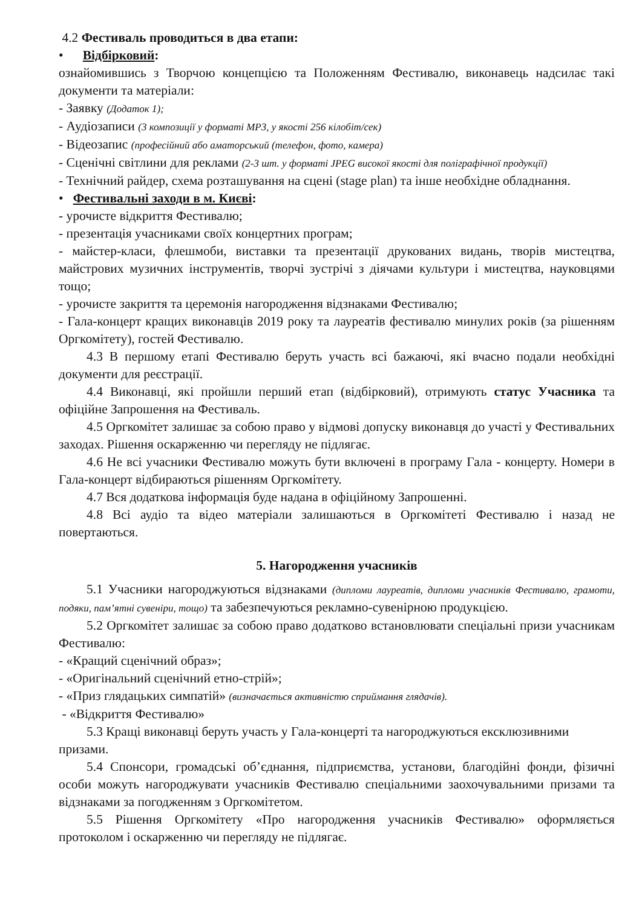4.2 Фестиваль проводиться в два етапи:
• Відбірковий:
ознайомившись з Творчою концепцією та Положенням Фестивалю, виконавець надсилає такі документи та матеріали:
- Заявку (Додаток 1);
- Аудіозаписи (3 композиції у форматі MP3, у якості 256 кілобіт/сек)
- Відеозапис (професійний або аматорський (телефон, фото, камера)
- Сценічні світлини для реклами (2-3 шт. у форматі JPEG високої якості для поліграфічної продукції)
- Технічний райдер, схема розташування на сцені (stage plan) та інше необхідне обладнання.
• Фестивальні заходи в м. Києві:
- урочисте відкриття Фестивалю;
- презентація учасниками своїх концертних програм;
- майстер-класи, флешмоби, виставки та презентації друкованих видань, творів мистецтва, майстрових музичних інструментів, творчі зустрічі з діячами культури і мистецтва, науковцями тощо;
- урочисте закриття та церемонія нагородження відзнаками Фестивалю;
- Гала-концерт кращих виконавців 2019 року та лауреатів фестивалю минулих років (за рішенням Оргкомітету), гостей Фестивалю.
4.3 В першому етапі Фестивалю беруть участь всі бажаючі, які вчасно подали необхідні документи для реєстрації.
4.4 Виконавці, які пройшли перший етап (відбірковий), отримують статус Учасника та офіційне Запрошення на Фестиваль.
4.5 Оргкомітет залишає за собою право у відмові допуску виконавця до участі у Фестивальних заходах. Рішення оскарженню чи перегляду не підлягає.
4.6 Не всі учасники Фестивалю можуть бути включені в програму Гала - концерту. Номери в Гала-концерт відбираються рішенням Оргкомітету.
4.7 Вся додаткова інформація буде надана в офіційному Запрошенні.
4.8 Всі аудіо та відео матеріали залишаються в Оргкомітеті Фестивалю і назад не повертаються.
5. Нагородження учасників
5.1 Учасники нагороджуються відзнаками (дипломи лауреатів, дипломи учасників Фестивалю, грамоти, подяки, пам’ятні сувеніри, тощо) та забезпечуються рекламно-сувенірною продукцією.
5.2 Оргкомітет залишає за собою право додатково встановлювати спеціальні призи учасникам Фестивалю:
- «Кращий сценічний образ»;
- «Оригінальний сценічний етно-стрій»;
- «Приз глядацьких симпатій» (визначається активністю сприймання глядачів).
- «Відкриття Фестивалю»
5.3 Кращі виконавці беруть участь у Гала-концерті та нагороджуються ексклюзивними призами.
5.4 Спонсори, громадські об’єднання, підприємства, установи, благодійні фонди, фізичні особи можуть нагороджувати учасників Фестивалю спеціальними заохочувальними призами та відзнаками за погодженням з Оргкомітетом.
5.5 Рішення Оргкомітету «Про нагородження учасників Фестивалю» оформляється протоколом і оскарженню чи перегляду не підлягає.